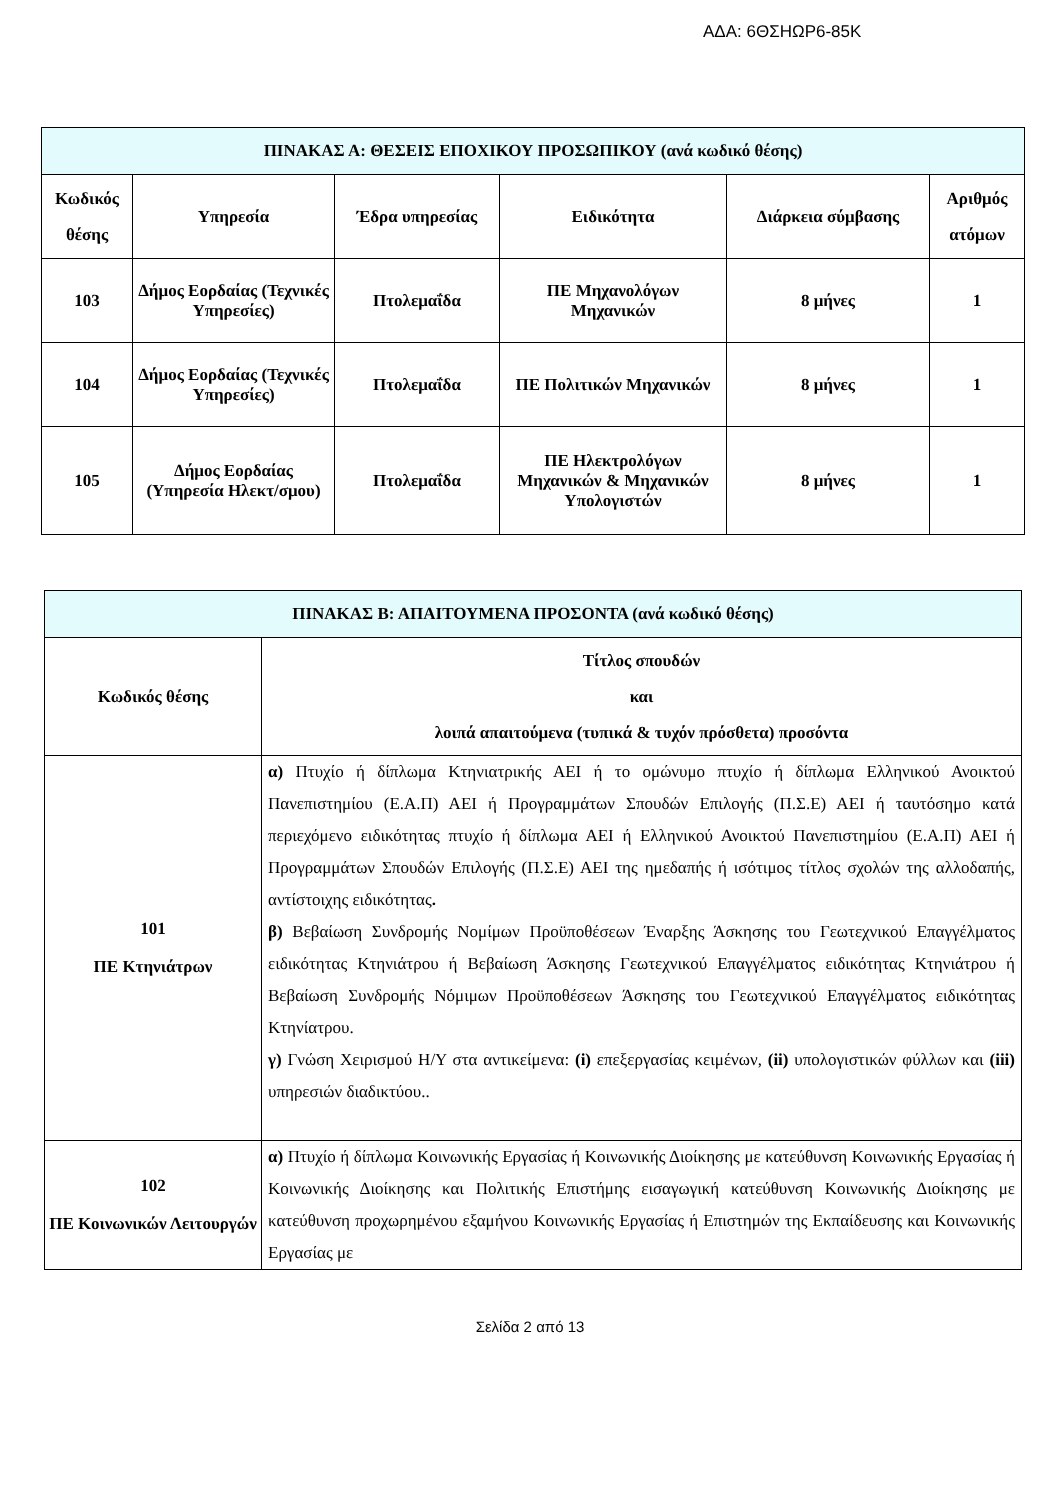ΑΔΑ: 6ΘΣΗΩΡ6-85Κ
| ΠΙΝΑΚΑΣ Α: ΘΕΣΕΙΣ ΕΠΟΧΙΚΟΥ ΠΡΟΣΩΠΙΚΟΥ (ανά κωδικό θέσης) | | | | | |
| --- | --- | --- | --- | --- | --- |
| Κωδικός θέσης | Υπηρεσία | Έδρα υπηρεσίας | Ειδικότητα | Διάρκεια σύμβασης | Αριθμός ατόμων |
| 103 | Δήμος Εορδαίας (Τεχνικές Υπηρεσίες) | Πτολεμαΐδα | ΠΕ Μηχανολόγων Μηχανικών | 8 μήνες | 1 |
| 104 | Δήμος Εορδαίας (Τεχνικές Υπηρεσίες) | Πτολεμαΐδα | ΠΕ Πολιτικών Μηχανικών | 8 μήνες | 1 |
| 105 | Δήμος Εορδαίας (Υπηρεσία Ηλεκτ/σμου) | Πτολεμαΐδα | ΠΕ Ηλεκτρολόγων Μηχανικών & Μηχανικών Υπολογιστών | 8 μήνες | 1 |
| ΠΙΝΑΚΑΣ Β: ΑΠΑΙΤΟΥΜΕΝΑ ΠΡΟΣΟΝΤΑ (ανά κωδικό θέσης) | |
| --- | --- |
| Κωδικός θέσης | Τίτλος σπουδών και λοιπά απαιτούμενα (τυπικά & τυχόν πρόσθετα) προσόντα |
| 101 ΠΕ Κτηνιάτρων | α) Πτυχίο ή δίπλωμα Κτηνιατρικής ΑΕΙ ή το ομώνυμο πτυχίο ή δίπλωμα Ελληνικού Ανοικτού Πανεπιστημίου (Ε.Α.Π) ΑΕΙ ή Προγραμμάτων Σπουδών Επιλογής (Π.Σ.Ε) ΑΕΙ ή ταυτόσημο κατά περιεχόμενο ειδικότητας πτυχίο ή δίπλωμα ΑΕΙ ή Ελληνικού Ανοικτού Πανεπιστημίου (Ε.Α.Π) ΑΕΙ ή Προγραμμάτων Σπουδών Επιλογής (Π.Σ.Ε) ΑΕΙ της ημεδαπής ή ισότιμος τίτλος σχολών της αλλοδαπής, αντίστοιχης ειδικότητας . β) Βεβαίωση Συνδρομής Νομίμων Προϋποθέσεων Έναρξης Άσκησης του Γεωτεχνικού Επαγγέλματος ειδικότητας Κτηνιάτρου ή Βεβαίωση Άσκησης Γεωτεχνικού Επαγγέλματος ειδικότητας Κτηνιάτρου ή Βεβαίωση Συνδρομής Νόμιμων Προϋποθέσεων Άσκησης του Γεωτεχνικού Επαγγέλματος ειδικότητας Κτηνίατρου. γ) Γνώση Χειρισμού Η/Υ στα αντικείμενα: (i) επεξεργασίας κειμένων, (ii) υπολογιστικών φύλλων και (iii) υπηρεσιών διαδικτύου.. |
| 102 ΠΕ Κοινωνικών Λειτουργών | α) Πτυχίο ή δίπλωμα Κοινωνικής Εργασίας ή Κοινωνικής Διοίκησης με κατεύθυνση Κοινωνικής Εργασίας ή Κοινωνικής Διοίκησης και Πολιτικής Επιστήμης εισαγωγική κατεύθυνση Κοινωνικής Διοίκησης με κατεύθυνση προχωρημένου εξαμήνου Κοινωνικής Εργασίας ή Επιστημών της Εκπαίδευσης και Κοινωνικής Εργασίας με |
Σελίδα 2 από 13